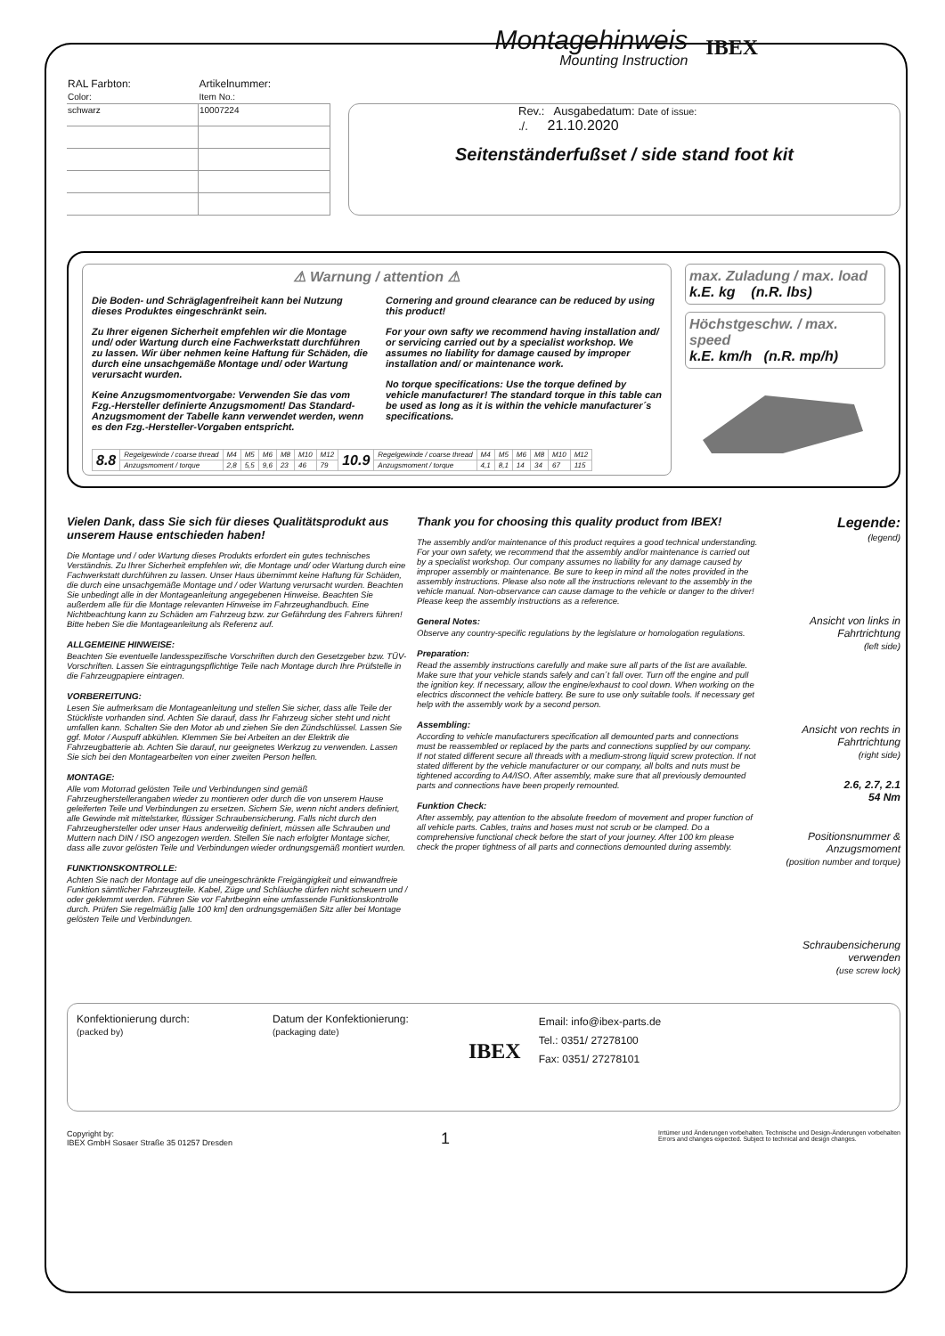Montagehinweis
Mounting Instruction
IBEX
| RAL Farbton: Color: | Artikelnummer: Item No.: |
| --- | --- |
| schwarz | 10007224 |
Rev.: Ausgabedatum: Date of issue:
./. 21.10.2020
Seitenständerfußset / side stand foot kit
⚠ Warnung / attention ⚠
Die Boden- und Schräglagenfreiheit kann bei Nutzung dieses Produktes eingeschränkt sein.
Zu Ihrer eigenen Sicherheit empfehlen wir die Montage und/ oder Wartung durch eine Fachwerkstatt durchführen zu lassen. Wir über nehmen keine Haftung für Schäden, die durch eine unsachgemäße Montage und/ oder Wartung verursacht wurden.
Keine Anzugsmomentvorgabe: Verwenden Sie das vom Fzg.-Hersteller definierte Anzugsmoment! Das Standard-Anzugsmoment der Tabelle kann verwendet werden, wenn es den Fzg.-Hersteller-Vorgaben entspricht.
Cornering and ground clearance can be reduced by using this product!
For your own safty we recommend having installation and/ or servicing carried out by a specialist workshop. We assumes no liability for damage caused by improper installation and/ or maintenance work.
No torque specifications: Use the torque defined by vehicle manufacturer! The standard torque in this table can be used as long as it is within the vehicle manufacturer´s specifications.
| 8.8 | Regelgewinde / coarse thread | M4 | M5 | M6 | M8 | M10 | M12 | 10.9 | Regelgewinde / coarse thread | M4 | M5 | M6 | M8 | M10 | M12 |
| | Anzugsmoment / torque | 2,8 | 5,5 | 9,6 | 23 | 46 | 79 | | Anzugsmoment / torque | 4,1 | 8,1 | 14 | 34 | 67 | 115 |
max. Zuladung / max. load
k.E. kg (n.R. lbs)
Höchstgeschw. / max. speed
k.E. km/h (n.R. mp/h)
Vielen Dank, dass Sie sich für dieses Qualitätsprodukt aus unserem Hause entschieden haben!
Die Montage und / oder Wartung dieses Produkts erfordert ein gutes technisches Verständnis. Zu Ihrer Sicherheit empfehlen wir, die Montage und/ oder Wartung durch eine Fachwerkstatt durchführen zu lassen. Unser Haus übernimmt keine Haftung für Schäden, die durch eine unsachgemäße Montage und / oder Wartung verursacht wurden. Beachten Sie unbedingt alle in der Montageanleitung angegebenen Hinweise. Beachten Sie außerdem alle für die Montage relevanten Hinweise im Fahrzeughandbuch. Eine Nichtbeachtung kann zu Schäden am Fahrzeug bzw. zur Gefährdung des Fahrers führen! Bitte heben Sie die Montageanleitung als Referenz auf.
ALLGEMEINE HINWEISE:
Beachten Sie eventuelle landesspezifische Vorschriften durch den Gesetzgeber bzw. TÜV-Vorschriften. Lassen Sie eintragungspflichtige Teile nach Montage durch Ihre Prüfstelle in die Fahrzeugpapiere eintragen.
VORBEREITUNG:
Lesen Sie aufmerksam die Montageanleitung und stellen Sie sicher, dass alle Teile der Stückliste vorhanden sind. Achten Sie darauf, dass Ihr Fahrzeug sicher steht und nicht umfallen kann. Schalten Sie den Motor ab und ziehen Sie den Zündschlüssel. Lassen Sie ggf. Motor / Auspuff abkühlen. Klemmen Sie bei Arbeiten an der Elektrik die Fahrzeugbatterie ab. Achten Sie darauf, nur geeignetes Werkzug zu verwenden. Lassen Sie sich bei den Montagearbeiten von einer zweiten Person helfen.
MONTAGE:
Alle vom Motorrad gelösten Teile und Verbindungen sind gemäß Fahrzeugherstellerangaben wieder zu montieren oder durch die von unserem Hause geleiferten Teile und Verbindungen zu ersetzen. Sichern Sie, wenn nicht anders definiert, alle Gewinde mit mittelstarker, flüssiger Schraubensicherung. Falls nicht durch den Fahrzeughersteller oder unser Haus anderweitig definiert, müssen alle Schrauben und Muttern nach DIN / ISO angezogen werden. Stellen Sie nach erfolgter Montage sicher, dass alle zuvor gelösten Teile und Verbindungen wieder ordnungsgemäß montiert wurden.
FUNKTIONSKONTROLLE:
Achten Sie nach der Montage auf die uneingeschränkte Freigängigkeit und einwandfreie Funktion sämtlicher Fahrzeugteile. Kabel, Züge und Schläuche dürfen nicht scheuern und / oder geklemmt werden. Führen Sie vor Fahrtbeginn eine umfassende Funktionskontrolle durch. Prüfen Sie regelmäßig [alle 100 km] den ordnungsgemäßen Sitz aller bei Montage gelösten Teile und Verbindungen.
Thank you for choosing this quality product from IBEX!
The assembly and/or maintenance of this product requires a good technical understanding. For your own safety, we recommend that the assembly and/or maintenance is carried out by a specialist workshop. Our company assumes no liability for any damage caused by improper assembly or maintenance. Be sure to keep in mind all the notes provided in the assembly instructions. Please also note all the instructions relevant to the assembly in the vehicle manual. Non-observance can cause damage to the vehicle or danger to the driver! Please keep the assembly instructions as a reference.
General Notes:
Observe any country-specific regulations by the legislature or homologation regulations.
Preparation:
Read the assembly instructions carefully and make sure all parts of the list are available. Make sure that your vehicle stands safely and can´t fall over. Turn off the engine and pull the ignition key. If necessary, allow the engine/exhaust to cool down. When working on the electrics disconnect the vehicle battery. Be sure to use only suitable tools. If necessary get help with the assembly work by a second person.
Assembling:
According to vehicle manufacturers specification all demounted parts and connections must be reassembled or replaced by the parts and connections supplied by our company. If not stated different secure all threads with a medium-strong liquid screw protection. If not stated different by the vehicle manufacturer or our company, all bolts and nuts must be tightened according to A4/ISO. After assembly, make sure that all previously demounted parts and connections have been properly remounted.
Funktion Check:
After assembly, pay attention to the absolute freedom of movement and proper function of all vehicle parts. Cables, trains and hoses must not scrub or be clamped. Do a comprehensive functional check before the start of your journey. After 100 km please check the proper tightness of all parts and connections demounted during assembly.
Legende:
(legend)
Ansicht von links in Fahrtrichtung
(left side)
Ansicht von rechts in Fahrtrichtung
(right side)
2.6, 2.7, 2.1
54 Nm
Positionsnummer & Anzugsmoment
(position number and torque)
Schraubensicherung verwenden
(use screw lock)
Konfektionierung durch:
(packed by)
Datum der Konfektionierung:
(packaging date)
IBEX
Email: info@ibex-parts.de
Tel.: 0351/ 27278100
Fax: 0351/ 27278101
Copyright by:
IBEX GmbH Sosaer Straße 35 01257 Dresden
1
Irrtümer und Änderungen vorbehalten. Technische und Design-Änderungen vorbehalten
Errors and changes expected. Subject to technical and design changes.